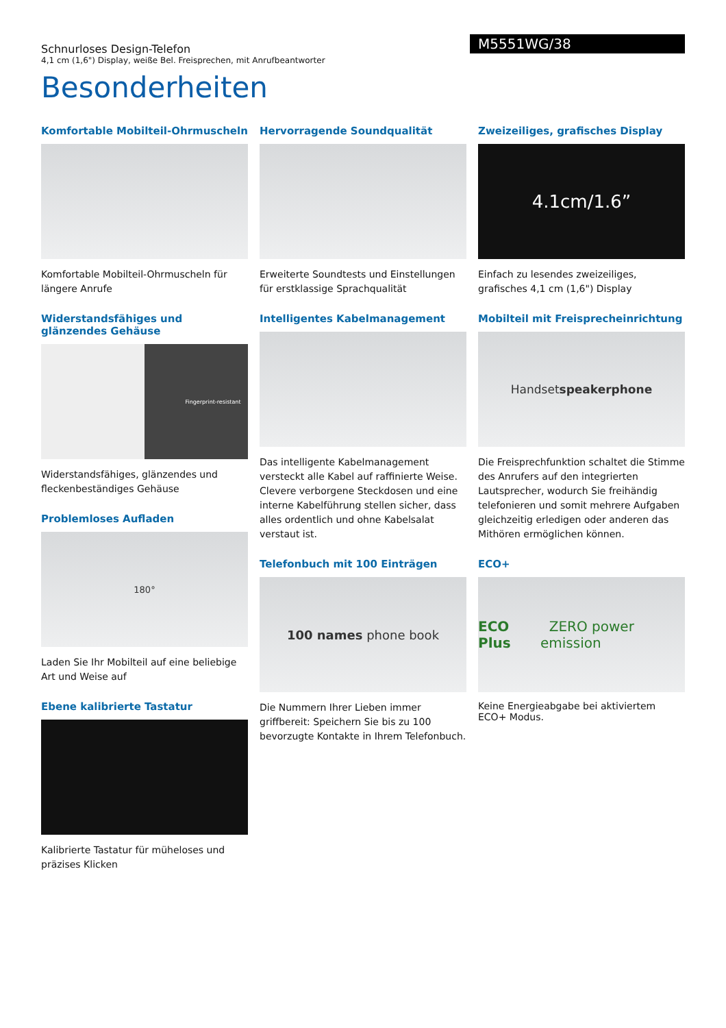Schnurloses Design-Telefon
4,1 cm (1,6") Display, weiße Bel. Freisprechen, mit Anrufbeantworter
M5551WG/38
Besonderheiten
Komfortable Mobilteil-Ohrmuscheln
Komfortable Mobilteil-Ohrmuscheln für längere Anrufe
Widerstandsfähiges und glänzendes Gehäuse
Fingerprint-resistant
Widerstandsfähiges, glänzendes und fleckenbeständiges Gehäuse
Problemloses Aufladen
180°
Laden Sie Ihr Mobilteil auf eine beliebige Art und Weise auf
Ebene kalibrierte Tastatur
Kalibrierte Tastatur für müheloses und präzises Klicken
Hervorragende Soundqualität
Erweiterte Soundtests und Einstellungen für erstklassige Sprachqualität
Intelligentes Kabelmanagement
Das intelligente Kabelmanagement versteckt alle Kabel auf raffinierte Weise. Clevere verborgene Steckdosen und eine interne Kabelführung stellen sicher, dass alles ordentlich und ohne Kabelsalat verstaut ist.
Telefonbuch mit 100 Einträgen
100 names phone book
Die Nummern Ihrer Lieben immer griffbereit: Speichern Sie bis zu 100 bevorzugte Kontakte in Ihrem Telefonbuch.
Zweizeiliges, grafisches Display
4.1cm/1.6”
Einfach zu lesendes zweizeiliges, grafisches 4,1 cm (1,6") Display
Mobilteil mit Freisprecheinrichtung
Handset speakerphone
Die Freisprechfunktion schaltet die Stimme des Anrufers auf den integrierten Lautsprecher, wodurch Sie freihändig telefonieren und somit mehrere Aufgaben gleichzeitig erledigen oder anderen das Mithören ermöglichen können.
ECO+
ECO Plus ZERO power emission
Keine Energieabgabe bei aktiviertem ECO+ Modus.